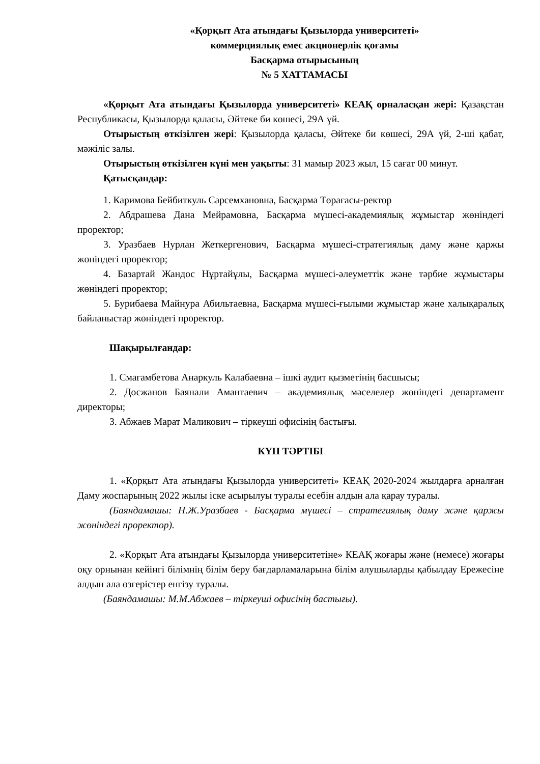«Қорқыт Ата атындағы Қызылорда университеті»
коммерциялық емес акционерлік қоғамы
Басқарма отырысының
№ 5 ХАТТАМАСЫ
«Қорқыт Ата атындағы Қызылорда университеті» КЕАҚ орналасқан жері: Қазақстан Республикасы, Қызылорда қаласы, Әйтеке би көшесі, 29А үй.
Отырыстың өткізілген жері: Қызылорда қаласы, Әйтеке би көшесі, 29А үй, 2-ші қабат, мәжіліс залы.
Отырыстың өткізілген күні мен уақыты: 31 мамыр 2023 жыл, 15 сағат 00 минут.
Қатысқандар:
1. Каримова Бейбиткуль Сарсемхановна, Басқарма Төрағасы-ректор
2. Абдрашева Дана Мейрамовна, Басқарма мүшесі-академиялық жұмыстар жөніндегі проректор;
3. Уразбаев Нурлан Жеткергенович, Басқарма мүшесі-стратегиялық даму және қаржы жөніндегі проректор;
4. Базартай Жандос Нұртайұлы, Басқарма мүшесі-әлеуметтік және тәрбие жұмыстары жөніндегі проректор;
5. Бурибаева Майнура Абильтаевна, Басқарма мүшесі-ғылыми жұмыстар және халықаралық байланыстар жөніндегі проректор.
Шақырылғандар:
1. Смагамбетова Анаркуль Калабаевна – ішкі аудит қызметінің басшысы;
2. Досжанов Баянали Амантаевич – академиялық мәселелер жөніндегі департамент директоры;
3. Абжаев Марат Маликович – тіркеуші офисінің бастығы.
КҮН ТӘРТІБІ
1. «Қорқыт Ата атындағы Қызылорда университеті» КЕАҚ 2020-2024 жылдарға арналған Даму жоспарының 2022 жылы іске асырылуы туралы есебін алдын ала қарау туралы.
(Баяндамашы: Н.Ж.Уразбаев - Басқарма мүшесі – стратегиялық даму және қаржы жөніндегі проректор).
2. «Қорқыт Ата атындағы Қызылорда университетіне» КЕАҚ жоғары және (немесе) жоғары оқу орнынан кейінгі білімнің білім беру бағдарламаларына білім алушыларды қабылдау Ережесіне алдын ала өзгерістер енгізу туралы.
(Баяндамашы: М.М.Абжаев – тіркеуші офисінің бастығы).